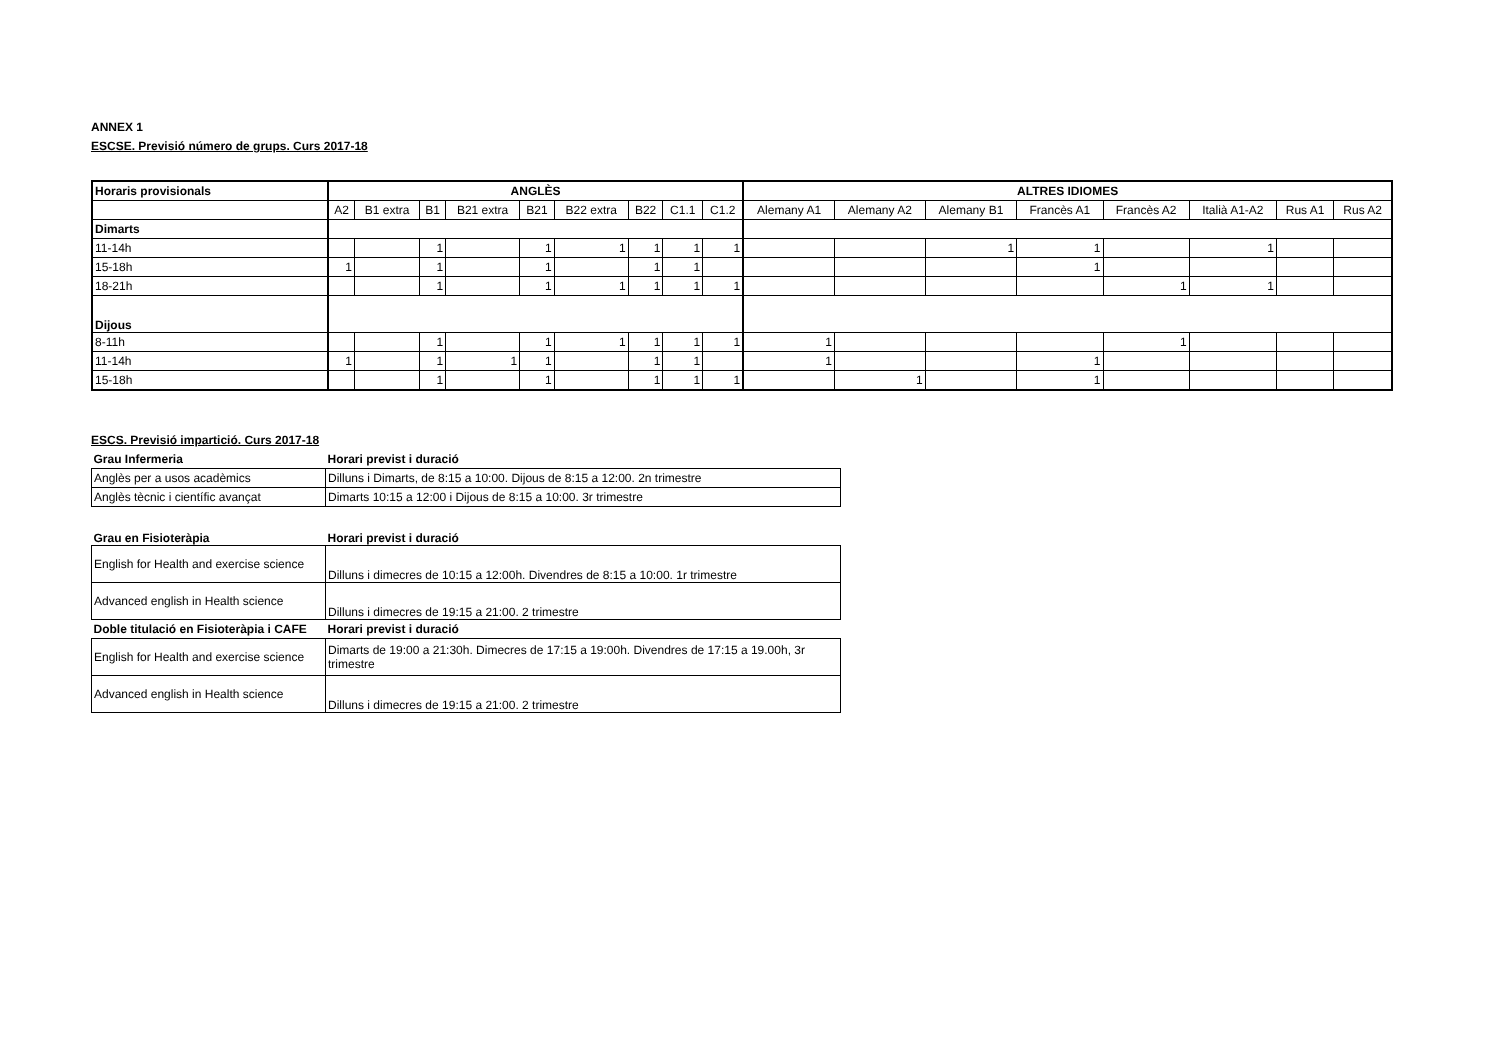ANNEX 1
ESCSE. Previsió número de grups. Curs 2017-18
| Horaris provisionals | ANGLÈS | | | | | | | | | ALTRES IDIOMES | | | | | | | |
| --- | --- | --- | --- | --- | --- | --- | --- | --- | --- | --- | --- | --- | --- | --- | --- | --- | --- |
| | A2 | B1 extra | B1 | B21 extra | B21 | B22 extra | B22 | C1.1 | C1.2 | Alemany A1 | Alemany A2 | Alemany B1 | Francès A1 | Francès A2 | Italià A1-A2 | Rus A1 | Rus A2 |
| Dimarts | | | | | | | | | | | | | | | | | |
| 11-14h | | | 1 | | 1 | 1 | 1 | 1 | 1 | | | 1 | 1 | | 1 | | |
| 15-18h | 1 | | 1 | | 1 | | 1 | 1 | | | | | 1 | | | | |
| 18-21h | | | 1 | | 1 | 1 | 1 | 1 | 1 | | | | | 1 | 1 | | |
| Dijous | | | | | | | | | | | | | | | | | |
| 8-11h | | | 1 | | 1 | 1 | 1 | 1 | 1 | 1 | | | | 1 | | | |
| 11-14h | 1 | | 1 | 1 | 1 | | 1 | 1 | | 1 | | | 1 | | | | |
| 15-18h | | | 1 | | 1 | | 1 | 1 | 1 | | 1 | | 1 | | | | |
ESCS. Previsió impartició. Curs 2017-18
| Grau Infermeria | Horari previst i duració |
| Anglès per a usos acadèmics | Dilluns i Dimarts, de 8:15 a 10:00. Dijous de 8:15 a 12:00. 2n trimestre |
| Anglès tècnic i científic avançat | Dimarts 10:15 a 12:00 i Dijous de 8:15 a 10:00. 3r trimestre |
| Grau en Fisioteràpia | Horari previst i duració |
| English for Health and exercise science | Dilluns i dimecres de 10:15 a 12:00h. Divendres de 8:15 a 10:00. 1r trimestre |
| Advanced english in Health science | Dilluns i dimecres de 19:15 a 21:00. 2 trimestre |
| Doble titulació en Fisioteràpia i CAFE | Horari previst i duració |
| English for Health and exercise science | Dimarts de 19:00 a 21:30h. Dimecres de 17:15 a 19:00h. Divendres de 17:15 a 19.00h, 3r trimestre |
| Advanced english in Health science | Dilluns i dimecres de 19:15 a 21:00. 2 trimestre |